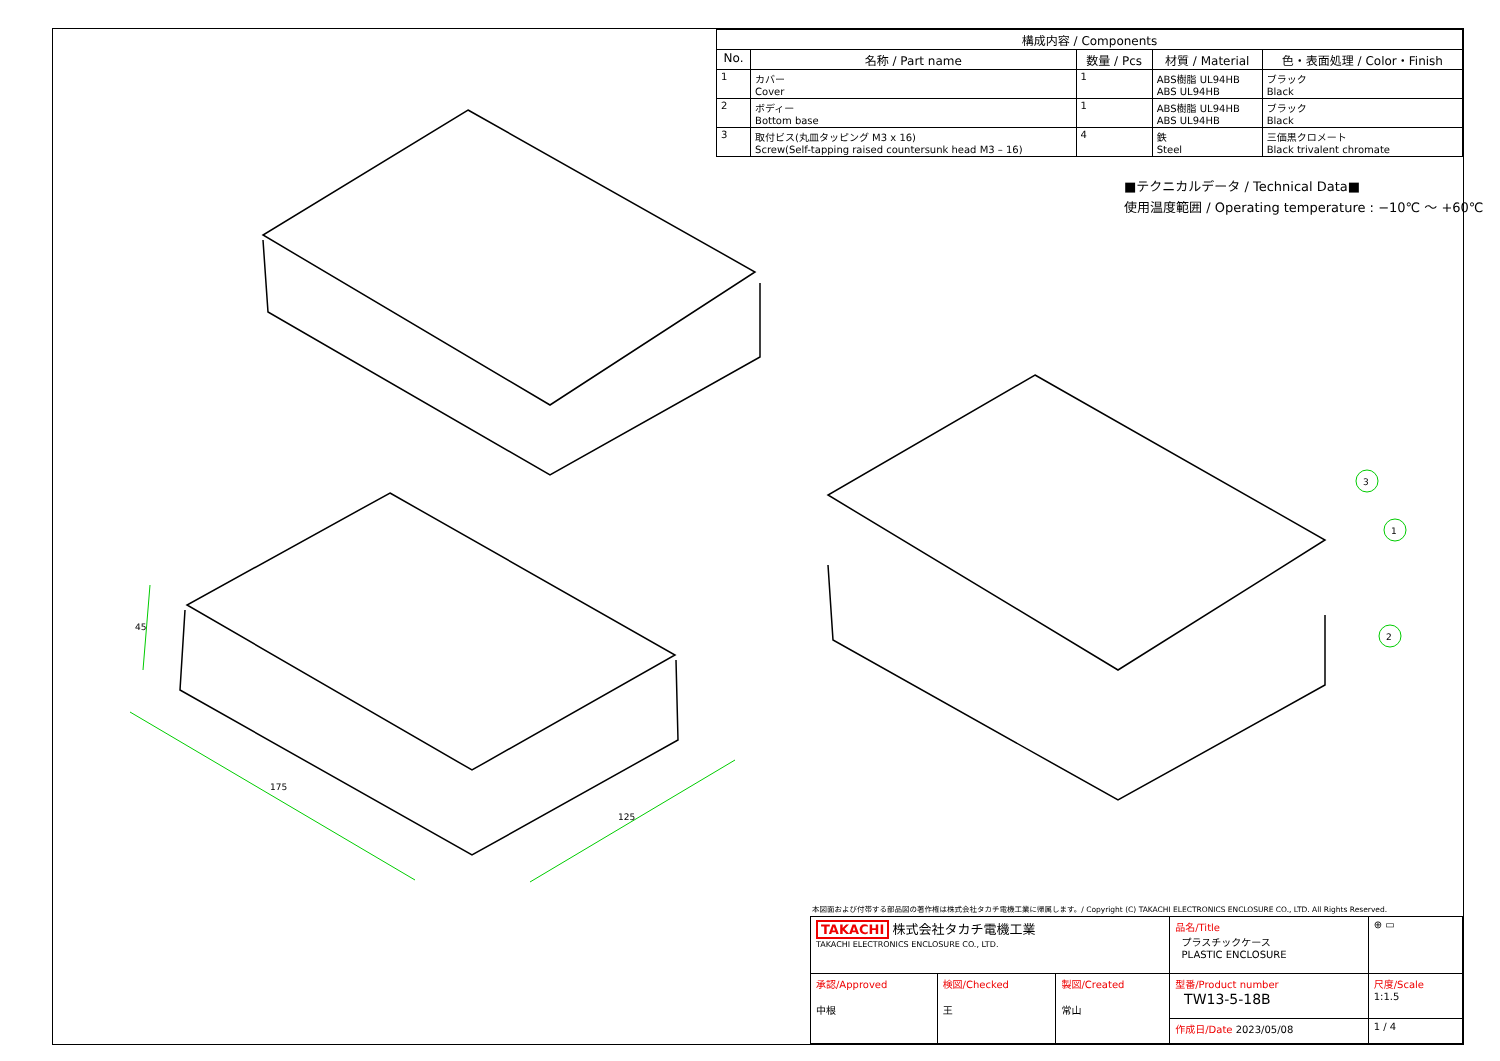3
1
2
45
175
125
| 構成内容 / Components | | | | |
| --- | --- | --- | --- | --- |
| No. | 名称 / Part name | 数量 / Pcs | 材質 / Material | 色・表面処理 / Color・Finish |
| 1 | カバー Cover | 1 | ABS樹脂 UL94HB ABS UL94HB | ブラック Black |
| 2 | ボディー Bottom base | 1 | ABS樹脂 UL94HB ABS UL94HB | ブラック Black |
| 3 | 取付ビス(丸皿タッピング M3 x 16) Screw(Self-tapping raised countersunk head M3 – 16) | 4 | 鉄 Steel | 三価黒クロメート Black trivalent chromate |
■テクニカルデータ / Technical Data■
使用温度範囲 / Operating temperature : −10℃ ～ +60℃
本図面および付帯する部品図の著作権は株式会社タカチ電機工業に帰属します。/ Copyright (C) TAKACHI ELECTRONICS ENCLOSURE CO., LTD. All Rights Reserved.
| TAKACHI 株式会社タカチ電機工業 TAKACHI ELECTRONICS ENCLOSURE CO., LTD. | | | 品名/Title プラスチックケース PLASTIC ENCLOSURE | ⊕ ▭ |
| 承認/Approved 中根 | 検図/Checked 王 | 製図/Created 常山 | 型番/Product number TW13-5-18B | 尺度/Scale 1:1.5 |
| | | | 作成日/Date 2023/05/08 | 1 / 4 |